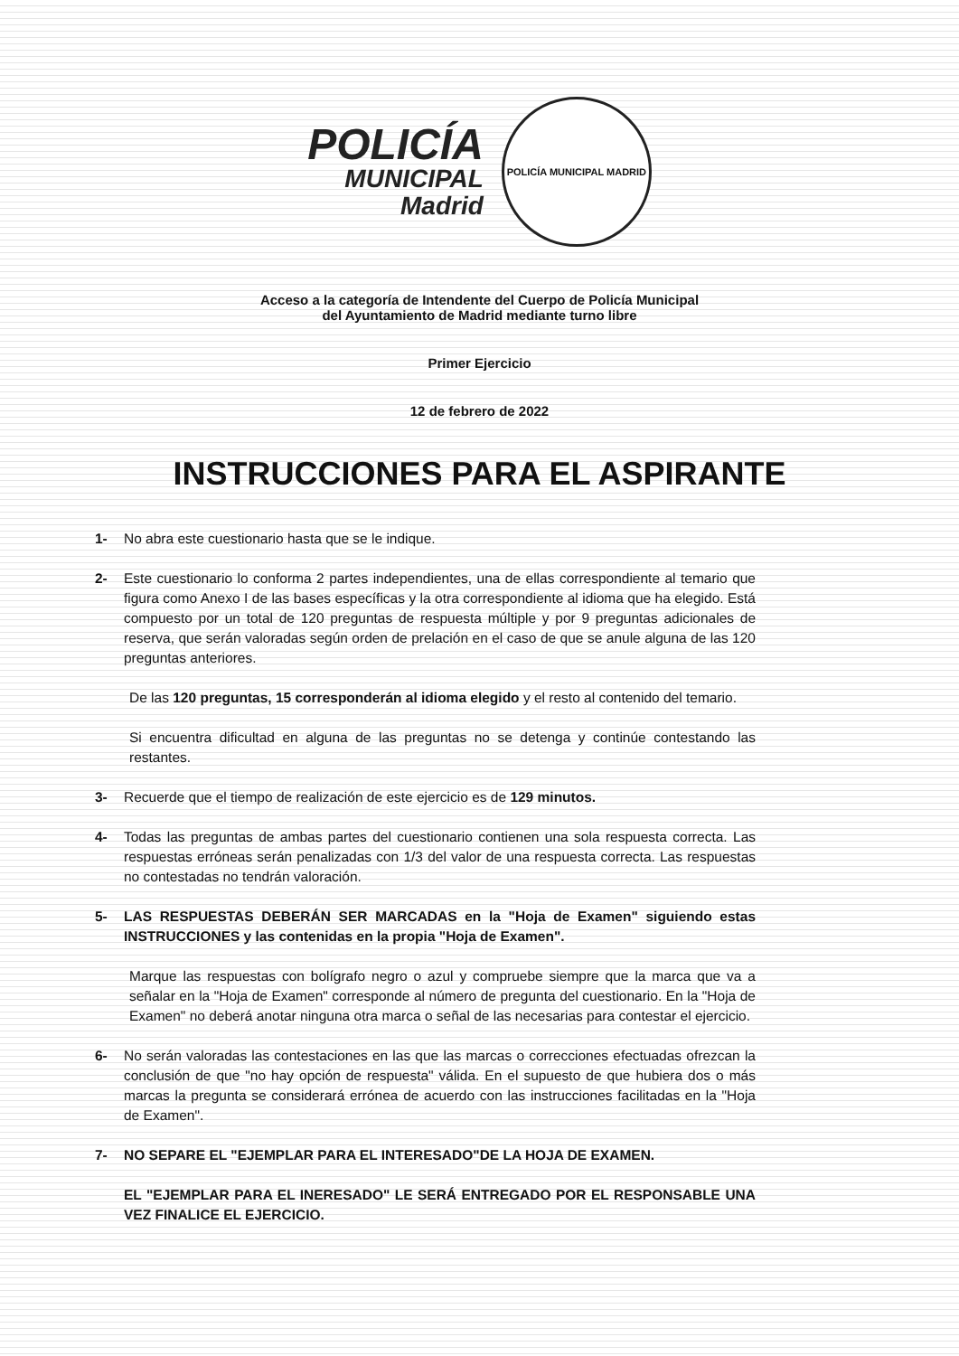POLICÍA
MUNICIPAL
Madrid
POLICÍA MUNICIPAL MADRID
Acceso a la categoría de Intendente del Cuerpo de Policía Municipal
del Ayuntamiento de Madrid mediante turno libre
Primer Ejercicio
12 de febrero de 2022
INSTRUCCIONES PARA EL ASPIRANTE
1- No abra este cuestionario hasta que se le indique.
2- Este cuestionario lo conforma 2 partes independientes, una de ellas correspondiente al temario que figura como Anexo I de las bases específicas y la otra correspondiente al idioma que ha elegido. Está compuesto por un total de 120 preguntas de respuesta múltiple y por 9 preguntas adicionales de reserva, que serán valoradas según orden de prelación en el caso de que se anule alguna de las 120 preguntas anteriores.
De las 120 preguntas, 15 corresponderán al idioma elegido y el resto al contenido del temario.
Si encuentra dificultad en alguna de las preguntas no se detenga y continúe contestando las restantes.
3- Recuerde que el tiempo de realización de este ejercicio es de 129 minutos.
4- Todas las preguntas de ambas partes del cuestionario contienen una sola respuesta correcta. Las respuestas erróneas serán penalizadas con 1/3 del valor de una respuesta correcta. Las respuestas no contestadas no tendrán valoración.
5- LAS RESPUESTAS DEBERÁN SER MARCADAS en la "Hoja de Examen" siguiendo estas INSTRUCCIONES y las contenidas en la propia "Hoja de Examen".
Marque las respuestas con bolígrafo negro o azul y compruebe siempre que la marca que va a señalar en la "Hoja de Examen" corresponde al número de pregunta del cuestionario. En la "Hoja de Examen" no deberá anotar ninguna otra marca o señal de las necesarias para contestar el ejercicio.
6- No serán valoradas las contestaciones en las que las marcas o correcciones efectuadas ofrezcan la conclusión de que "no hay opción de respuesta" válida. En el supuesto de que hubiera dos o más marcas la pregunta se considerará errónea de acuerdo con las instrucciones facilitadas en la "Hoja de Examen".
7- NO SEPARE EL "EJEMPLAR PARA EL INTERESADO"DE LA HOJA DE EXAMEN.
EL "EJEMPLAR PARA EL INERESADO" LE SERÁ ENTREGADO POR EL RESPONSABLE UNA VEZ FINALICE EL EJERCICIO.